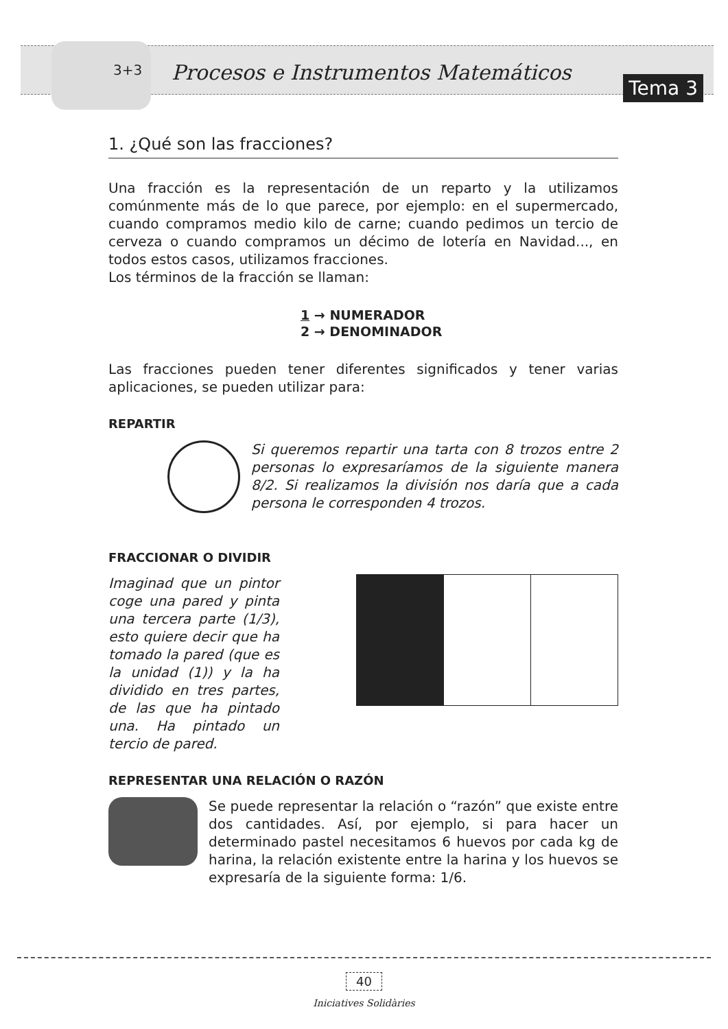3+3
Procesos e Instrumentos Matemáticos
Tema 3
1. ¿Qué son las fracciones?
Una fracción es la representación de un reparto y la utilizamos comúnmente más de lo que parece, por ejemplo: en el supermercado, cuando compramos medio kilo de carne; cuando pedimos un tercio de cerveza o cuando compramos un décimo de lotería en Navidad..., en todos estos casos, utilizamos fracciones.
Los términos de la fracción se llaman:
1 → NUMERADOR
2 → DENOMINADOR
Las fracciones pueden tener diferentes significados y tener varias aplicaciones, se pueden utilizar para:
REPARTIR
Si queremos repartir una tarta con 8 trozos entre 2 personas lo expresaríamos de la siguiente manera 8/2. Si realizamos la división nos daría que a cada persona le corresponden 4 trozos.
FRACCIONAR O DIVIDIR
Imaginad que un pintor coge una pared y pinta una tercera parte (1/3), esto quiere decir que ha tomado la pared (que es la unidad (1)) y la ha dividido en tres partes, de las que ha pintado una. Ha pintado un tercio de pared.
REPRESENTAR UNA RELACIÓN O RAZÓN
Se puede representar la relación o “razón” que existe entre dos cantidades. Así, por ejemplo, si para hacer un determinado pastel necesitamos 6 huevos por cada kg de harina, la relación existente entre la harina y los huevos se expresaría de la siguiente forma: 1/6.
40
Iniciatives Solidàries